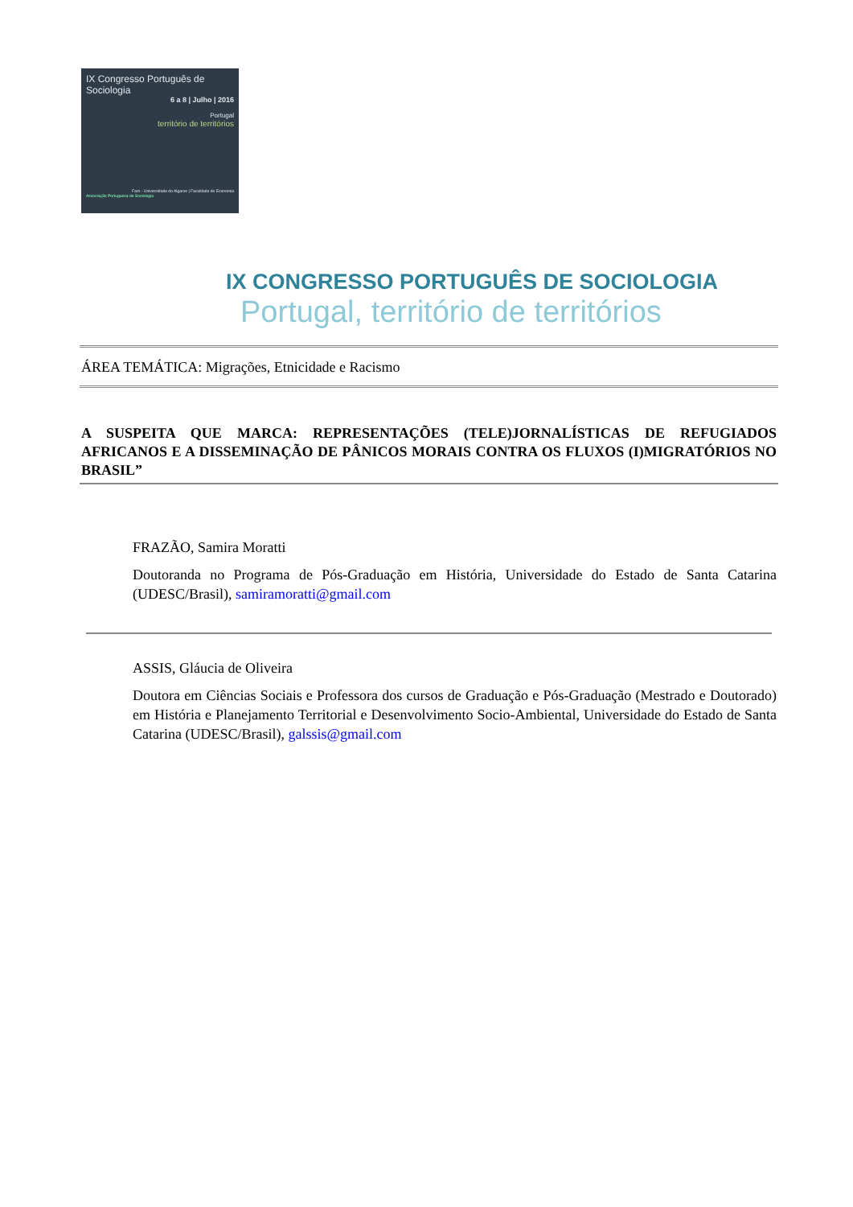IX Congresso Português de Sociologia
6 a 8 | Julho | 2016
Portugal
território de territórios
Faro - Universidade do Algarve | Faculdade de Economia
Associação Portuguesa de Sociologia
IX CONGRESSO PORTUGUÊS DE SOCIOLOGIA
Portugal, território de territórios
ÁREA TEMÁTICA: Migrações, Etnicidade e Racismo
A SUSPEITA QUE MARCA: REPRESENTAÇÕES (TELE)JORNALÍSTICAS DE REFUGIADOS AFRICANOS E A DISSEMINAÇÃO DE PÂNICOS MORAIS CONTRA OS FLUXOS (I)MIGRATÓRIOS NO BRASIL”
FRAZÃO, Samira Moratti
Doutoranda no Programa de Pós-Graduação em História, Universidade do Estado de Santa Catarina (UDESC/Brasil), samiramoratti@gmail.com
ASSIS, Gláucia de Oliveira
Doutora em Ciências Sociais e Professora dos cursos de Graduação e Pós-Graduação (Mestrado e Doutorado) em História e Planejamento Territorial e Desenvolvimento Socio-Ambiental, Universidade do Estado de Santa Catarina (UDESC/Brasil), galssis@gmail.com